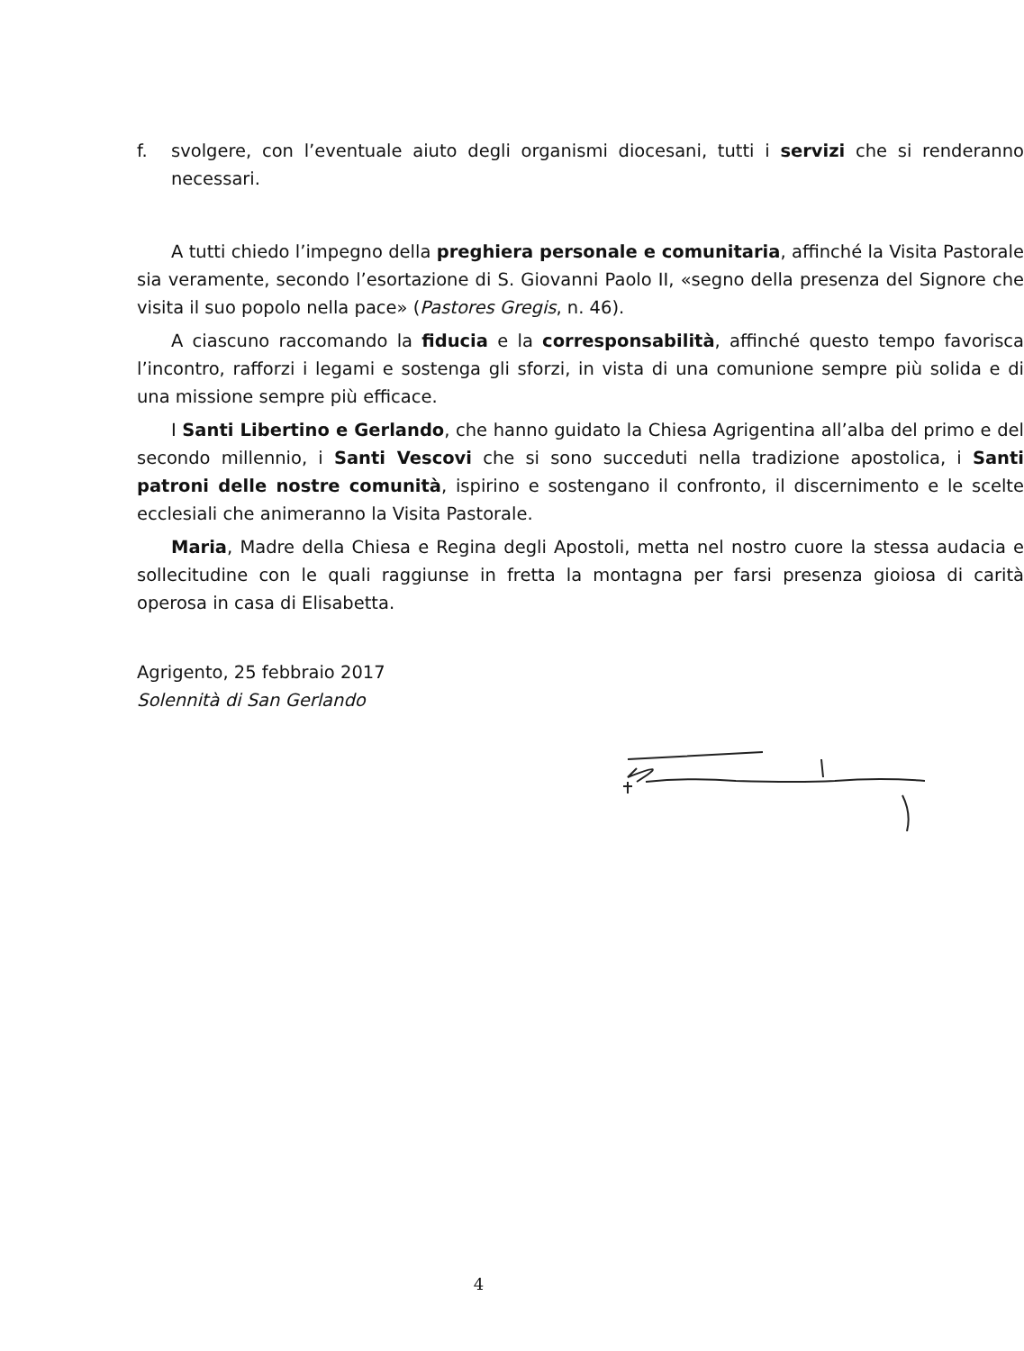f. svolgere, con l’eventuale aiuto degli organismi diocesani, tutti i servizi che si renderanno necessari.
A tutti chiedo l’impegno della preghiera personale e comunitaria, affinché la Visita Pastorale sia veramente, secondo l’esortazione di S. Giovanni Paolo II, «segno della presenza del Signore che visita il suo popolo nella pace» (Pastores Gregis, n. 46).
A ciascuno raccomando la fiducia e la corresponsabilità, affinché questo tempo favorisca l’incontro, rafforzi i legami e sostenga gli sforzi, in vista di una comunione sempre più solida e di una missione sempre più efficace.
I Santi Libertino e Gerlando, che hanno guidato la Chiesa Agrigentina all’alba del primo e del secondo millennio, i Santi Vescovi che si sono succeduti nella tradizione apostolica, i Santi patroni delle nostre comunità, ispirino e sostengano il confronto, il discernimento e le scelte ecclesiali che animeranno la Visita Pastorale.
Maria, Madre della Chiesa e Regina degli Apostoli, metta nel nostro cuore la stessa audacia e sollecitudine con le quali raggiunse in fretta la montagna per farsi presenza gioiosa di carità operosa in casa di Elisabetta.
Agrigento, 25 febbraio 2017
Solennità di San Gerlando
4